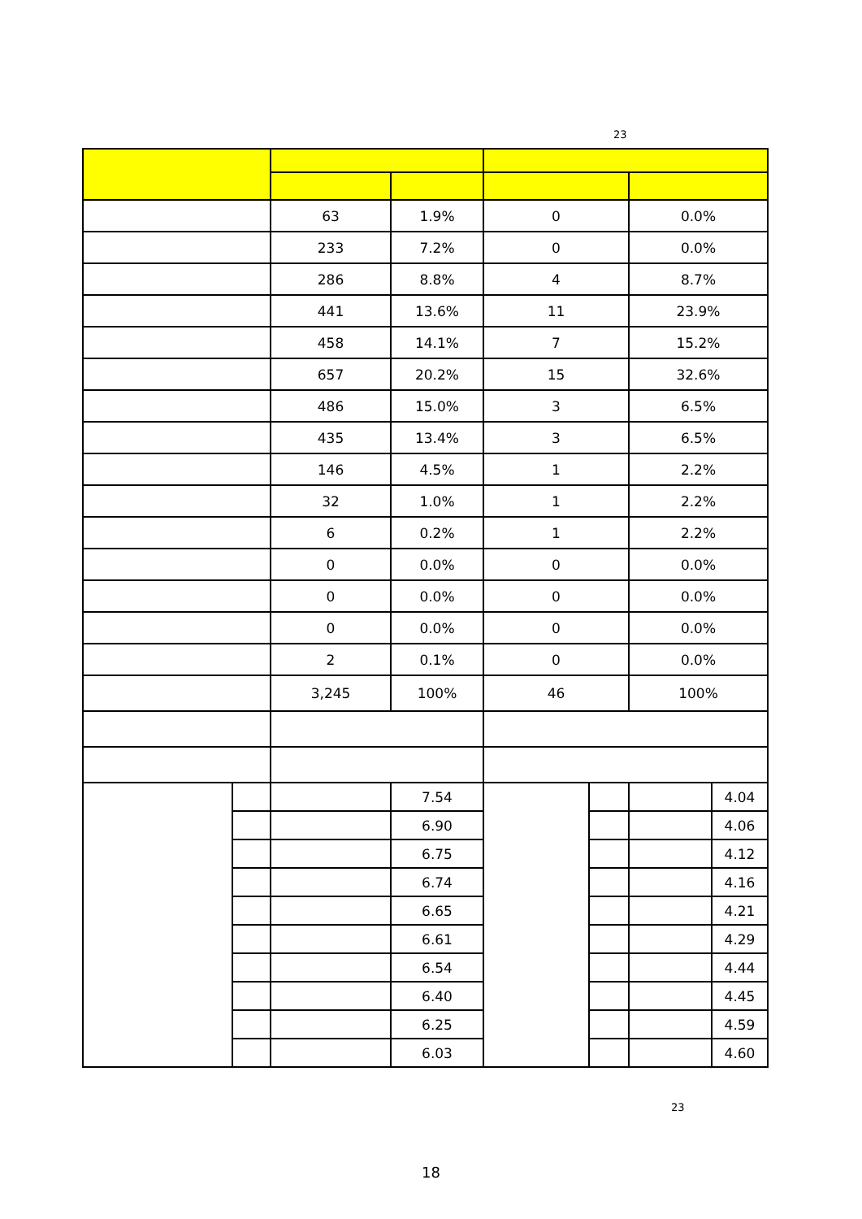23
| | | 63 | 1.9% | 0 | | 0.0% | |
| | | 233 | 7.2% | 0 | | 0.0% | |
| | | 286 | 8.8% | 4 | | 8.7% | |
| | | 441 | 13.6% | 11 | | 23.9% | |
| | | 458 | 14.1% | 7 | | 15.2% | |
| | | 657 | 20.2% | 15 | | 32.6% | |
| | | 486 | 15.0% | 3 | | 6.5% | |
| | | 435 | 13.4% | 3 | | 6.5% | |
| | | 146 | 4.5% | 1 | | 2.2% | |
| | | 32 | 1.0% | 1 | | 2.2% | |
| | | 6 | 0.2% | 1 | | 2.2% | |
| | | 0 | 0.0% | 0 | | 0.0% | |
| | | 0 | 0.0% | 0 | | 0.0% | |
| | | 0 | 0.0% | 0 | | 0.0% | |
| | | 2 | 0.1% | 0 | | 0.0% | |
| | | 3,245 | 100% | 46 | | 100% | |
| | | | 7.54 | | | | 4.04 |
| | | | 6.90 | | | | 4.06 |
| | | | 6.75 | | | | 4.12 |
| | | | 6.74 | | | | 4.16 |
| | | | 6.65 | | | | 4.21 |
| | | | 6.61 | | | | 4.29 |
| | | | 6.54 | | | | 4.44 |
| | | | 6.40 | | | | 4.45 |
| | | | 6.25 | | | | 4.59 |
| | | | 6.03 | | | | 4.60 |
23
18